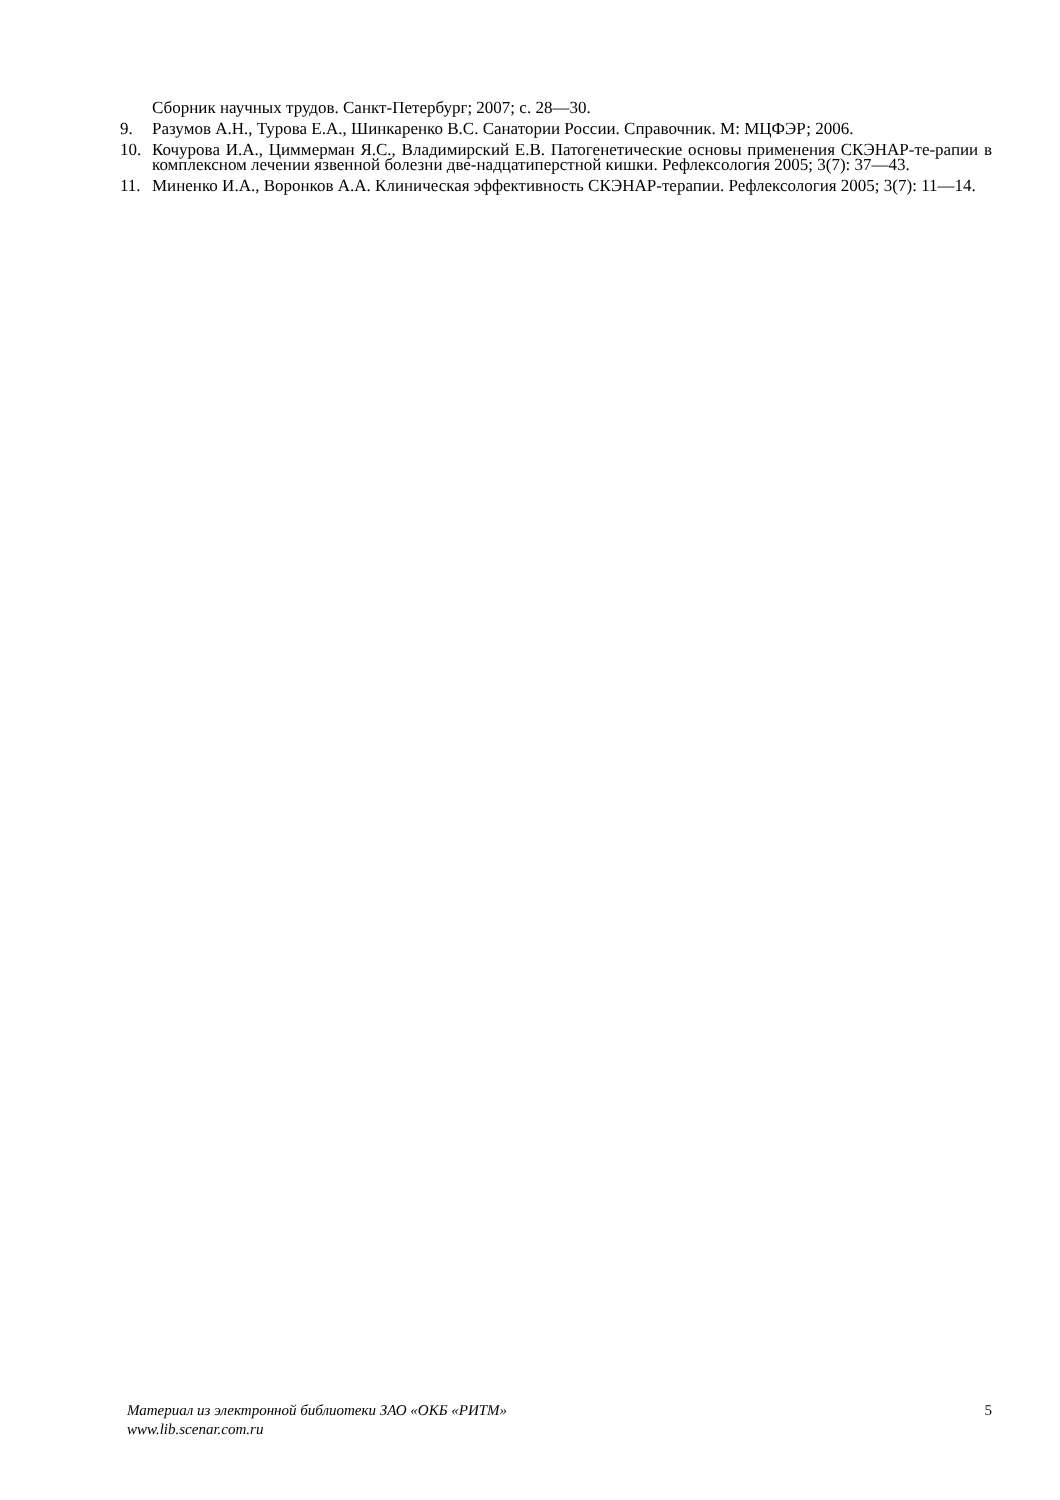Сборник научных трудов. Санкт-Петербург; 2007; с. 28—30.
9. Разумов А.Н., Турова Е.А., Шинкаренко В.С. Санатории России. Справочник. М: МЦФЭР; 2006.
10. Кочурова И.А., Циммерман Я.С., Владимирский Е.В. Патогенетические основы применения СКЭНАР-те-рапии в комплексном лечении язвенной болезни две-надцатиперстной кишки. Рефлексология 2005; 3(7): 37—43.
11. Миненко И.А., Воронков А.А. Клиническая эффективность СКЭНАР-терапии. Рефлексология 2005; 3(7): 11—14.
Материал из электронной библиотеки ЗАО «ОКБ «РИТМ» 5
www.lib.scenar.com.ru